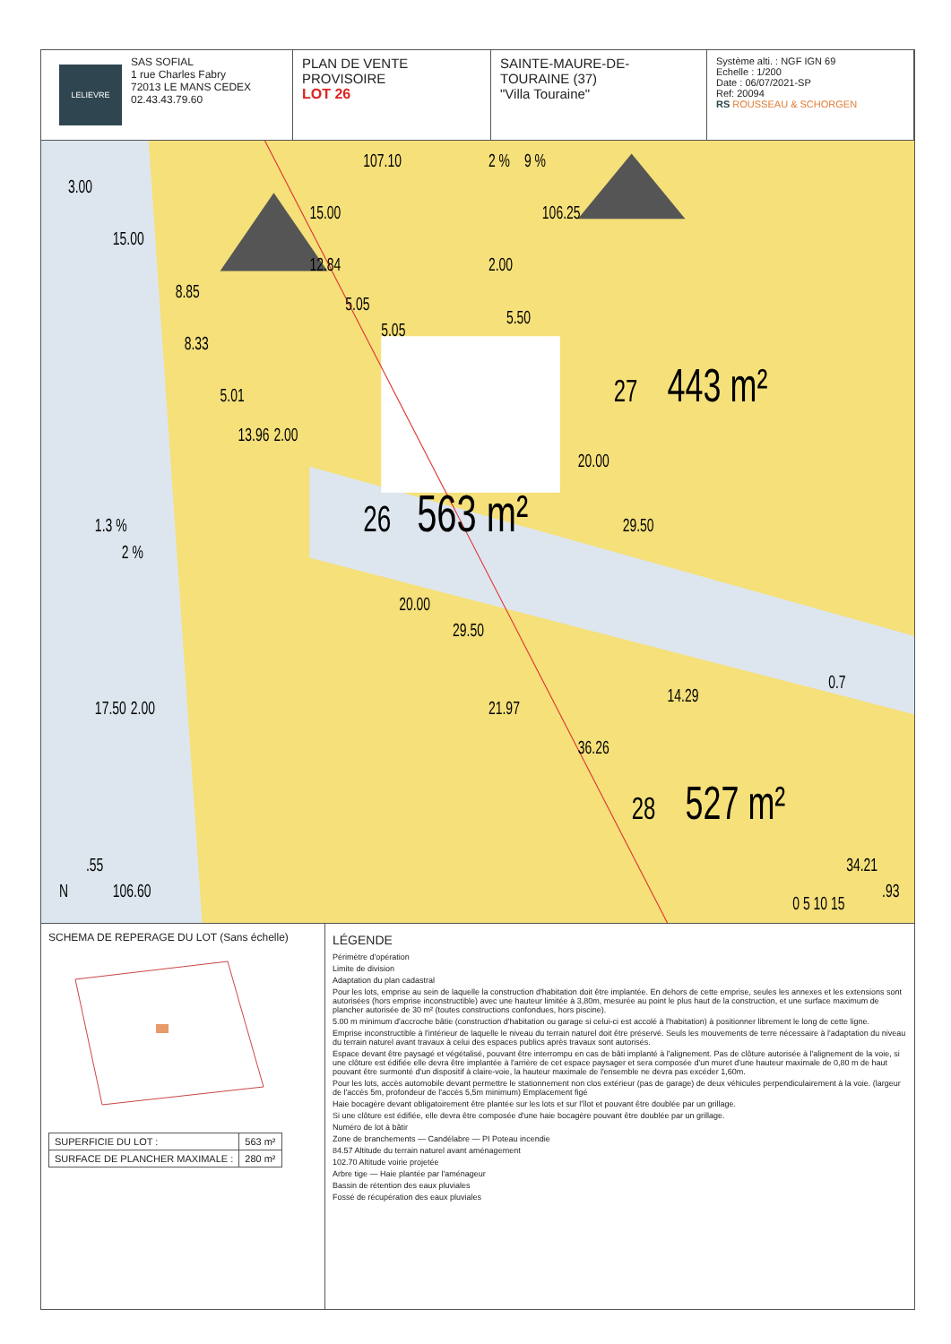LELIEVRE
SAS SOFIAL
1 rue Charles Fabry
72013 LE MANS CEDEX
02.43.43.79.60
PLAN DE VENTE
PROVISOIRE
LOT 26
SAINTE-MAURE-DE-TOURAINE (37)
"Villa Touraine"
Système alti. : NGF IGN 69
Echelle : 1/200
Date : 06/07/2021-SP
Ref: 20094
RS ROUSSEAU & SCHORGEN
563 m²
26
443 m²
27
527 m²
28
3.00
15.00
8.85
8.33
15.00
12.84
5.05
5.05
5.01
13.96
2.00
20.00
29.50
2.00
5.50
20.00
29.50
21.97
36.26
14.29
0.7
17.50
2.00
34.21
.93
.55
1.3 %
2 %
2 %
9 %
107.10
106.25
106.60
N
0 5 10 15
SCHEMA DE REPERAGE DU LOT (Sans échelle)
| SUPERFICIE DU LOT : | 563 m² |
| SURFACE DE PLANCHER MAXIMALE : | 280 m² |
LÉGENDE
Périmètre d'opération
Limite de division
Adaptation du plan cadastral
Pour les lots, emprise au sein de laquelle la construction d'habitation doit être implantée. En dehors de cette emprise, seules les annexes et les extensions sont autorisées (hors emprise inconstructible) avec une hauteur limitée à 3,80m, mesurée au point le plus haut de la construction, et une surface maximum de plancher autorisée de 30 m² (toutes constructions confondues, hors piscine).
5.00 m minimum d'accroche bâtie (construction d'habitation ou garage si celui-ci est accolé à l'habitation) à positionner librement le long de cette ligne.
Emprise inconstructible à l'intérieur de laquelle le niveau du terrain naturel doit être préservé. Seuls les mouvements de terre nécessaire à l'adaptation du niveau du terrain naturel avant travaux à celui des espaces publics après travaux sont autorisés.
Espace devant être paysagé et végétalisé, pouvant être interrompu en cas de bâti implanté à l'alignement. Pas de clôture autorisée à l'alignement de la voie, si une clôture est édifiée elle devra être implantée à l'arrière de cet espace paysager et sera composée d'un muret d'une hauteur maximale de 0,80 m de haut pouvant être surmonté d'un dispositif à claire-voie, la hauteur maximale de l'ensemble ne devra pas excéder 1,60m.
Pour les lots, accès automobile devant permettre le stationnement non clos extérieur (pas de garage) de deux véhicules perpendiculairement à la voie. (largeur de l'accès 5m, profondeur de l'accès 5,5m minimum) Emplacement figé
Haie bocagère devant obligatoirement être plantée sur les lots et sur l'îlot et pouvant être doublée par un grillage.
Si une clôture est édifiée, elle devra être composée d'une haie bocagère pouvant être doublée par un grillage.
Numéro de lot à bâtir
Zone de branchements — Candélabre — PI Poteau incendie
84.57 Altitude du terrain naturel avant aménagement
102.70 Altitude voirie projetée
Arbre tige — Haie plantée par l'aménageur
Bassin de rétention des eaux pluviales
Fossé de récupération des eaux pluviales